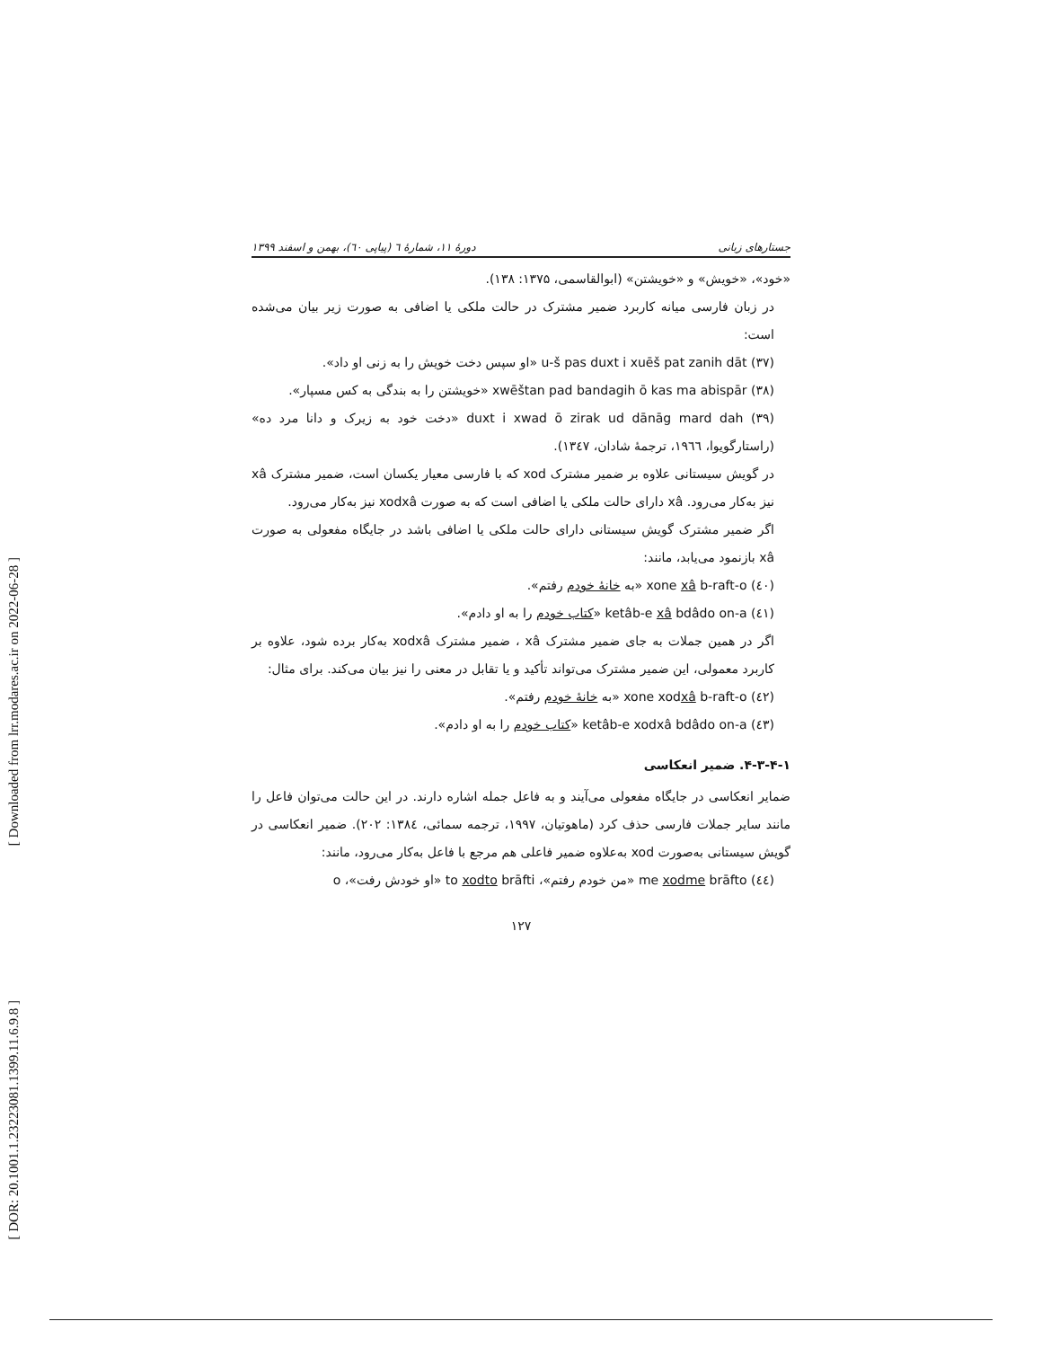[ Downloaded from lrr.modares.ac.ir on 2022-06-28 ]
[ DOR: 20.1001.1.23223081.1399.11.6.9.8 ]
جستارهای زبانی دورهٔ ۱۱، شمارهٔ ٦ (پیاپی ٦٠)، بهمن و اسفند ۱۳۹۹
«خود»، «خویش» و «خویشتن» (ابوالقاسمی، ۱۳۷۵: ۱۳۸).
در زبان فارسی میانه کاربرد ضمیر مشترک در حالت ملکی یا اضافی به صورت زیر بیان می‌شده است:
(۳۷) u-š pas duxt i xuēš pat zanih dāt «او سپس دخت خویش را به زنی او داد».
(۳۸) xwēštan pad bandagih ō kas ma abispār «خویشتن را به بندگی به کس مسپار».
(۳۹) duxt i xwad ō zirak ud dānāg mard dah «دخت خود به زیرک و دانا مرد ده» (راستارگویوا، ۱۹٦٦، ترجمهٔ شادان، ۱۳٤۷).
در گویش سیستانی علاوه بر ضمیر مشترک xod که با فارسی معیار یکسان است، ضمیر مشترک xâ نیز به‌کار می‌رود. xâ دارای حالت ملکی یا اضافی است که به صورت xodxâ نیز به‌کار می‌رود.
اگر ضمیر مشترک گویش سیستانی دارای حالت ملکی یا اضافی باشد در جایگاه مفعولی به صورت xâ بازنمود می‌یابد، مانند:
(٤٠) xone xâ b-raft-o «به خانهٔ خودم رفتم».
(٤١) ketâb-e xâ bdâdo on-a «کتاب خودم را به او دادم».
اگر در همین جملات به جای ضمیر مشترک xâ ، ضمیر مشترک xodxâ به‌کار برده شود، علاوه بر کاربرد معمولی، این ضمیر مشترک می‌تواند تأکید و یا تقابل در معنی را نیز بیان می‌کند. برای مثال:
(٤۲) xone xodxâ b-raft-o «به خانهٔ خودم رفتم».
(٤۳) ketâb-e xodxâ bdâdo on-a «کتاب خودم را به او دادم».
۴-۳-۴-۱. ضمیر انعکاسی
ضمایر انعکاسی در جایگاه مفعولی می‌آیند و به فاعل جمله اشاره دارند. در این حالت می‌توان فاعل را مانند سایر جملات فارسی حذف کرد (ماهوتیان، ۱۹۹۷، ترجمه سمائی، ۱۳۸٤: ۲۰۲). ضمیر انعکاسی در گویش سیستانی به‌صورت xod به‌علاوه ضمیر فاعلی هم مرجع با فاعل به‌کار می‌رود، مانند:
(٤٤) me xodme brāfto «من خودم رفتم»، to xodto brāfti «او خودش رفت»، o
۱۲۷